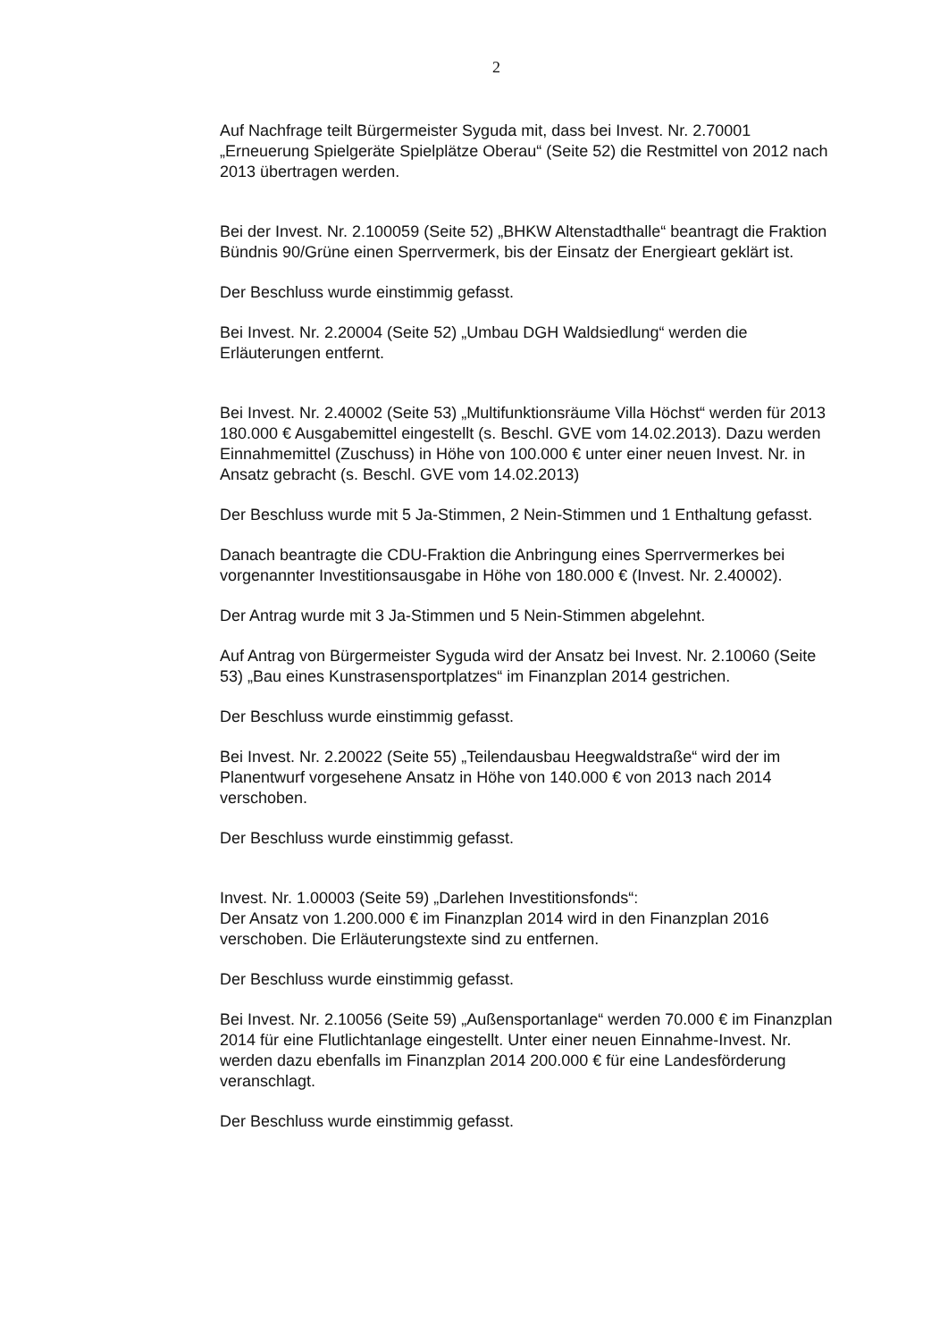2
Auf Nachfrage teilt Bürgermeister Syguda mit, dass bei Invest. Nr. 2.70001 „Erneuerung Spielgeräte Spielplätze Oberau“ (Seite 52) die Restmittel von 2012 nach 2013 übertragen werden.
Bei der Invest. Nr. 2.100059 (Seite 52) „BHKW Altenstadthalle“ beantragt die Fraktion Bündnis 90/Grüne einen Sperrvermerk, bis der Einsatz der Energieart geklärt ist.
Der Beschluss wurde einstimmig gefasst.
Bei Invest. Nr. 2.20004 (Seite 52) „Umbau DGH Waldsiedlung“ werden die Erläuterungen entfernt.
Bei Invest. Nr. 2.40002 (Seite 53) „Multifunktionsräume Villa Höchst“ werden für 2013 180.000 € Ausgabemittel eingestellt (s. Beschl. GVE vom 14.02.2013). Dazu werden Einnahmemittel (Zuschuss) in Höhe von 100.000 € unter einer neuen Invest. Nr. in Ansatz gebracht (s. Beschl. GVE vom 14.02.2013)
Der Beschluss wurde mit 5 Ja-Stimmen, 2 Nein-Stimmen und 1 Enthaltung gefasst.
Danach beantragte die CDU-Fraktion die Anbringung eines Sperrvermerkes bei vorgenannter Investitionsausgabe in Höhe von 180.000 € (Invest. Nr. 2.40002).
Der Antrag wurde mit 3 Ja-Stimmen und 5 Nein-Stimmen abgelehnt.
Auf Antrag von Bürgermeister Syguda wird der Ansatz bei Invest. Nr. 2.10060 (Seite 53) „Bau eines Kunstrasensportplatzes“ im Finanzplan 2014 gestrichen.
Der Beschluss wurde einstimmig gefasst.
Bei Invest. Nr. 2.20022 (Seite 55) „Teilendausbau Heegwaldstraße“ wird der im Planentwurf vorgesehene Ansatz in Höhe von 140.000 € von 2013 nach 2014 verschoben.
Der Beschluss wurde einstimmig gefasst.
Invest. Nr. 1.00003 (Seite 59) „Darlehen Investitionsfonds“:
Der Ansatz von 1.200.000 € im Finanzplan 2014 wird in den Finanzplan 2016 verschoben. Die Erläuterungstexte sind zu entfernen.
Der Beschluss wurde einstimmig gefasst.
Bei Invest. Nr. 2.10056 (Seite 59) „Außensportanlage“ werden 70.000 € im Finanzplan 2014 für eine Flutlichtanlage eingestellt. Unter einer neuen Einnahme-Invest. Nr. werden dazu ebenfalls im Finanzplan 2014 200.000 € für eine Landesförderung veranschlagt.
Der Beschluss wurde einstimmig gefasst.